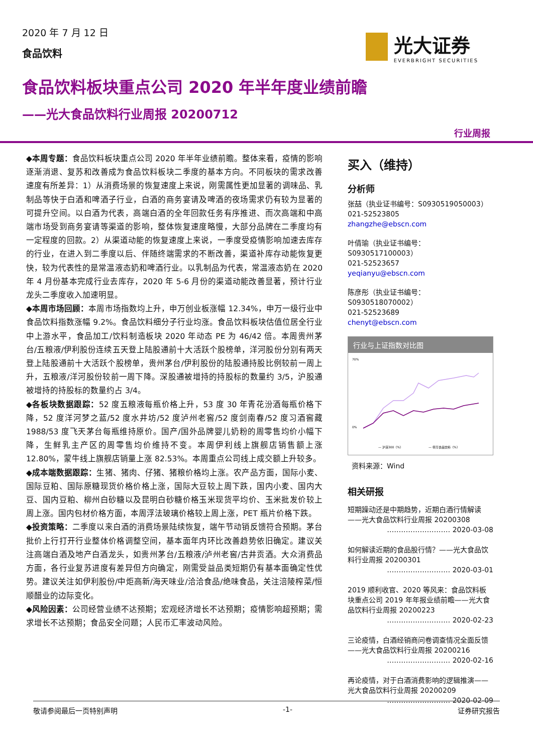2020 年 7 月 12 日
食品饮料
光大证券
EVERBRIGHT SECURITIES
食品饮料板块重点公司 2020 年半年度业绩前瞻
——光大食品饮料行业周报 20200712
行业周报
◆本周专题：食品饮料板块重点公司 2020 年半年业绩前瞻。整体来看，疫情的影响逐渐消退、复苏和改善成为食品饮料板块二季度的基本方向。不同板块的需求改善速度有所差异：1）从消费场景的恢复速度上来说，刚需属性更加显著的调味品、乳制品等快于白酒和啤酒子行业，白酒的商务宴请及啤酒的夜场需求仍有较为显著的可提升空间。以白酒为代表，高端白酒的全年回款任务有序推进、而次高端和中高端市场受到商务宴请等渠道的影响，整体恢复速度略慢，大部分品牌在二季度均有一定程度的回款。2）从渠道动能的恢复速度上来说，一季度受疫情影响加速去库存的行业，在进入到二季度以后、伴随终端需求的不断改善，渠道补库存动能恢复更快，较为代表性的是常温液态奶和啤酒行业。以乳制品为代表，常温液态奶在 2020 年 4 月份基本完成行业去库存，2020 年 5-6 月份的渠道动能改善显著，预计行业龙头二季度收入加速明显。
◆本周市场回顾：本周市场指数均上升，申万创业板涨幅 12.34%，申万一级行业中食品饮料指数涨幅 9.2%。食品饮料细分子行业均涨。食品饮料板块估值位居全行业中上游水平，食品加工/饮料制造板块 2020 年动态 PE 为 46/42 倍。本周贵州茅台/五粮液/伊利股份连续五天登上陆股通前十大活跃个股榜单，洋河股份分别有两天登上陆股通前十大活跃个股榜单，贵州茅台/伊利股份的陆股通持股比例较前一周上升，五粮液/洋河股份较前一周下降。深股通被增持的持股标的数量约 3/5，沪股通被增持的持股标的数量约占 3/4。
◆各板块数据跟踪：52 度五粮液每瓶价格上升，53 度 30 年青花汾酒每瓶价格下降，52 度洋河梦之蓝/52 度水井坊/52 度泸州老窖/52 度剑南春/52 度习酒窖藏 1988/53 度飞天茅台每瓶维持原价。国产/国外品牌婴儿奶粉的周零售均价小幅下降，生鲜乳主产区的周零售均价维持不变。本周伊利线上旗舰店销售额上涨 12.80%，蒙牛线上旗舰店销量上涨 82.53%。本周重点公司线上成交额上升较多。
◆成本端数据跟踪：生猪、猪肉、仔猪、猪粮价格均上涨。农产品方面，国际小麦、国际豆粕、国际原糖现货价格价格上涨，国际大豆较上周下跌，国内小麦、国内大豆、国内豆粕、柳州白砂糖以及昆明白砂糖价格玉米现货平均价、玉米批发价较上周上涨。国内包材价格方面，本周浮法玻璃价格较上周上涨，PET 瓶片价格下跌。
◆投资策略：二季度以来白酒的消费场景陆续恢复，端午节动销反馈符合预期。茅台批价上行打开行业整体价格调整空间，基本面年内环比改善趋势依旧确定。建议关注高端白酒及地产白酒龙头，如贵州茅台/五粮液/泸州老窖/古井贡酒。大众消费品方面，各行业复苏进度有差异但方向确定，刚需受益品类短期仍有基本面确定性优势。建议关注如伊利股份/中炬高新/海天味业/洽洽食品/绝味食品，关注涪陵榨菜/恒顺醋业的边际变化。
◆风险因素：公司经营业绩不达预期；宏观经济增长不达预期；疫情影响超预期；需求增长不达预期；食品安全问题；人民币汇率波动风险。
买入（维持）
分析师
张喆（执业证书编号：S0930519050003）
021-52523805
zhangzhe@ebscn.com
叶倩瑜（执业证书编号：S0930517100003）
021-52523657
yeqianyu@ebscn.com
陈彦彤（执业证书编号：S0930518070002）
021-52523689
chenyt@ebscn.com
行业与上证指数对比图
70%
0%
— 沪深300（%）
— 申万食品饮料（%）
资料来源：Wind
相关研报
短期躁动还是中期趋势，近期白酒行情解读——光大食品饮料行业周报 20200308
……………………… 2020-03-08
如何解读近期的食品股行情？——光大食品饮料行业周报 20200301
……………………… 2020-03-01
2019 顺利收官、2020 等风来：食品饮料板块重点公司 2019 年年报业绩前瞻——光大食品饮料行业周报 20200223
……………………… 2020-02-23
三论疫情，白酒经销商问卷调查情况全面反馈——光大食品饮料行业周报 20200216
……………………… 2020-02-16
再论疫情，对于白酒消费影响的逻辑推演——光大食品饮料行业周报 20200209
……………………… 2020-02-09
敬请参阅最后一页特别声明 -1- 证券研究报告